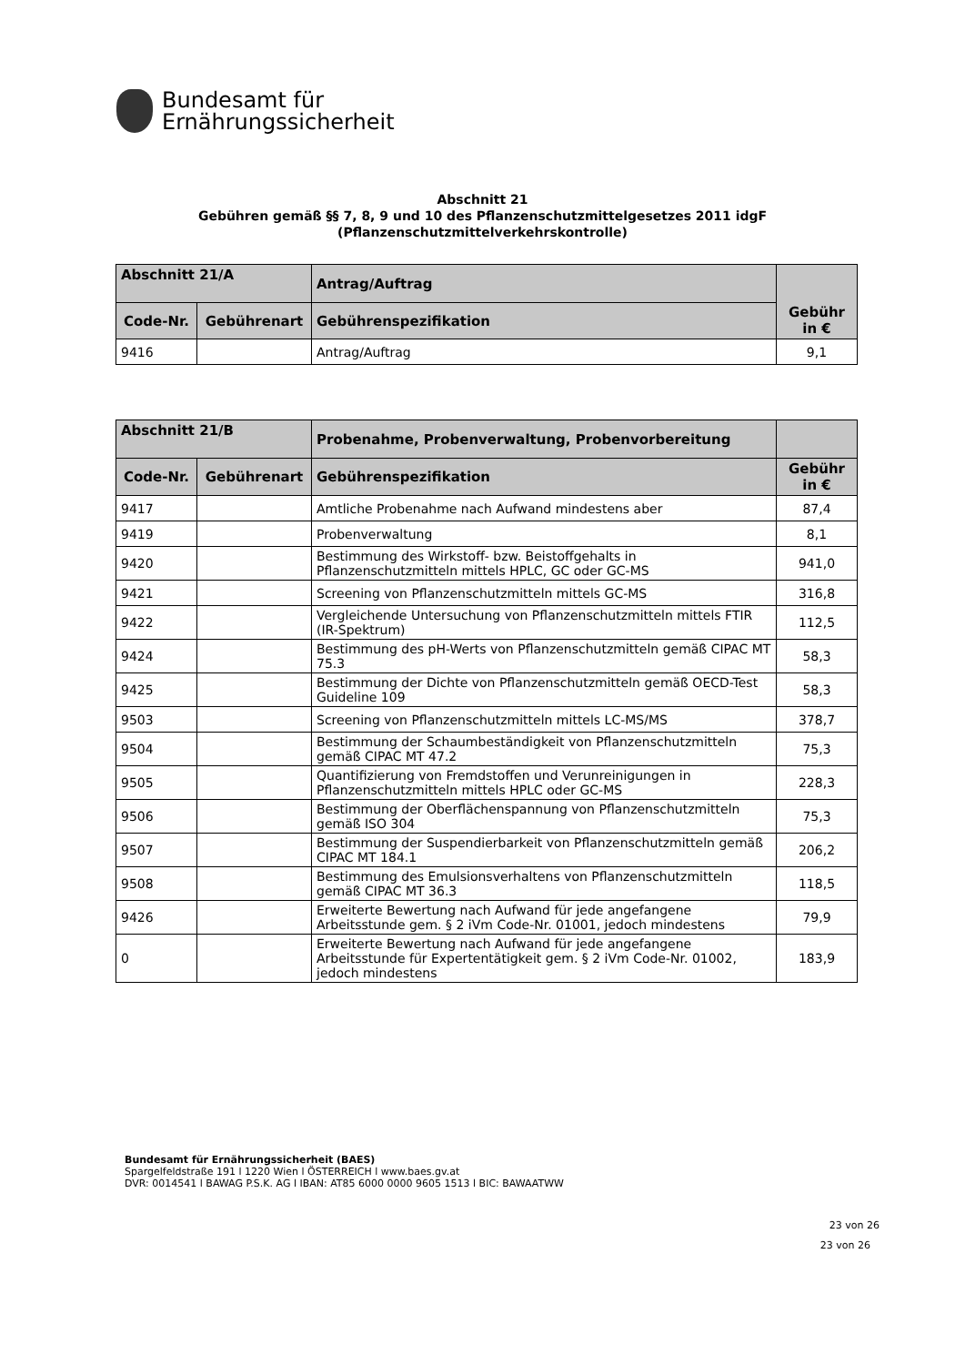Bundesamt für
Ernährungssicherheit
Abschnitt 21
Gebühren gemäß §§ 7, 8, 9 und 10 des Pflanzenschutzmittelgesetzes 2011 idgF
(Pflanzenschutzmittelverkehrskontrolle)
| Abschnitt 21/A | | Antrag/Auftrag | Gebühr in € |
| --- | --- | --- | --- |
| Code-Nr. | Gebührenart | Gebührenspezifikation | |
| 9416 | | Antrag/Auftrag | 9,1 |
| Abschnitt 21/B | | Probenahme, Probenverwaltung, Probenvorbereitung | |
| --- | --- | --- | --- |
| Code-Nr. | Gebührenart | Gebührenspezifikation | Gebühr in € |
| 9417 | | Amtliche Probenahme nach Aufwand mindestens aber | 87,4 |
| 9419 | | Probenverwaltung | 8,1 |
| 9420 | | Bestimmung des Wirkstoff- bzw. Beistoffgehalts in Pflanzenschutzmitteln mittels HPLC, GC oder GC-MS | 941,0 |
| 9421 | | Screening von Pflanzenschutzmitteln mittels GC-MS | 316,8 |
| 9422 | | Vergleichende Untersuchung von Pflanzenschutzmitteln mittels FTIR (IR-Spektrum) | 112,5 |
| 9424 | | Bestimmung des pH-Werts von Pflanzenschutzmitteln gemäß CIPAC MT 75.3 | 58,3 |
| 9425 | | Bestimmung der Dichte von Pflanzenschutzmitteln gemäß OECD-Test Guideline 109 | 58,3 |
| 9503 | | Screening von Pflanzenschutzmitteln mittels LC-MS/MS | 378,7 |
| 9504 | | Bestimmung der Schaumbeständigkeit von Pflanzenschutzmitteln gemäß CIPAC MT 47.2 | 75,3 |
| 9505 | | Quantifizierung von Fremdstoffen und Verunreinigungen in Pflanzenschutzmitteln mittels HPLC oder GC-MS | 228,3 |
| 9506 | | Bestimmung der Oberflächenspannung von Pflanzenschutzmitteln gemäß ISO 304 | 75,3 |
| 9507 | | Bestimmung der Suspendierbarkeit von Pflanzenschutzmitteln gemäß CIPAC MT 184.1 | 206,2 |
| 9508 | | Bestimmung des Emulsionsverhaltens von Pflanzenschutzmitteln gemäß CIPAC MT 36.3 | 118,5 |
| 9426 | | Erweiterte Bewertung nach Aufwand für jede angefangene Arbeitsstunde gem. § 2 iVm Code-Nr. 01001, jedoch mindestens | 79,9 |
| 0 | | Erweiterte Bewertung nach Aufwand für jede angefangene Arbeitsstunde für Expertentätigkeit gem. § 2 iVm Code-Nr. 01002, jedoch mindestens | 183,9 |
Bundesamt für Ernährungssicherheit (BAES)
Spargelfeldstraße 191 l 1220 Wien l ÖSTERREICH l www.baes.gv.at
DVR: 0014541 l BAWAG P.S.K. AG l IBAN: AT85 6000 0000 9605 1513 l BIC: BAWAATWW
23 von 26
23 von 26